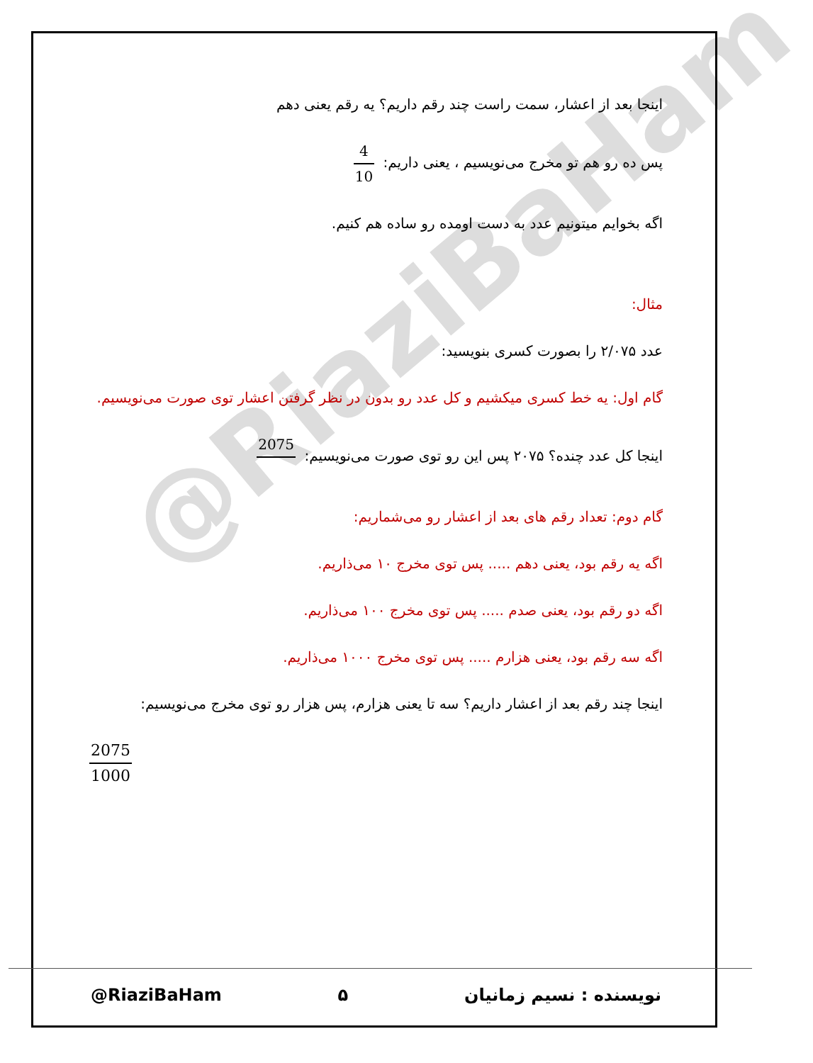@RiaziBaHam
اینجا بعد از اعشار، سمت راست چند رقم داریم؟ یه رقم یعنی دهم
پس ده رو هم تو مخرج می‌نویسیم ، یعنی داریم: 4 10
اگه بخوایم میتونیم عدد به دست اومده رو ساده هم کنیم.
مثال:
عدد ۲/۰۷۵ را بصورت کسری بنویسید:
گام اول: یه خط کسری میکشیم و کل عدد رو بدون در نظر گرفتن اعشار توی صورت می‌نویسیم.
اینجا کل عدد چنده؟ ۲۰۷۵ پس این رو توی صورت می‌نویسیم: 2075
گام دوم: تعداد رقم های بعد از اعشار رو می‌شماریم:
اگه یه رقم بود، یعنی دهم ..... پس توی مخرج ۱۰ می‌ذاریم.
اگه دو رقم بود، یعنی صدم ..... پس توی مخرج ۱۰۰ می‌ذاریم.
اگه سه رقم بود، یعنی هزارم ..... پس توی مخرج ۱۰۰۰ می‌ذاریم.
اینجا چند رقم بعد از اعشار داریم؟ سه تا یعنی هزارم، پس هزار رو توی مخرج می‌نویسیم:
2075 1000
@RiaziBaHam ۵ نویسنده : نسیم زمانیان